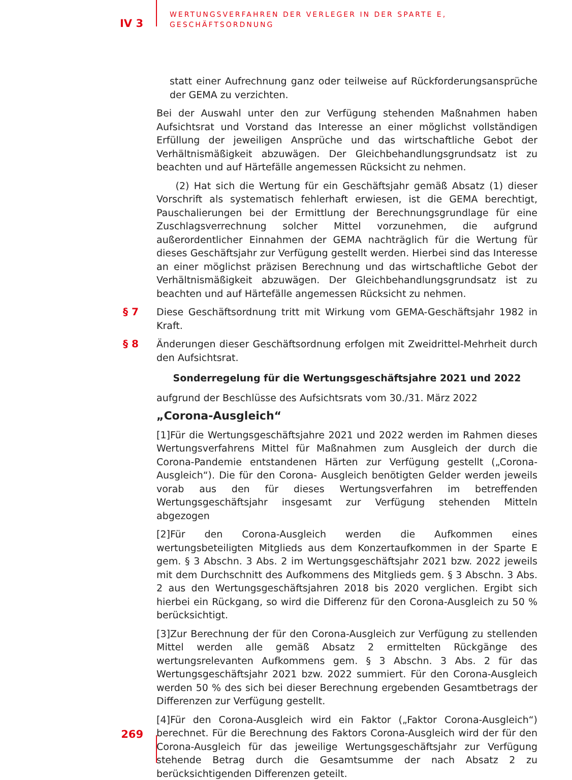IV 3
WERTUNGSVERFAHREN DER VERLEGER IN DER SPARTE E,
GESCHÄFTSORDNUNG
statt einer Aufrechnung ganz oder teilweise auf Rückforderungsansprüche der GEMA zu verzichten.
Bei der Auswahl unter den zur Verfügung stehenden Maßnahmen haben Aufsichtsrat und Vorstand das Interesse an einer möglichst vollständigen Erfüllung der jeweiligen Ansprüche und das wirtschaftliche Gebot der Verhältnismäßigkeit abzuwägen. Der Gleichbehandlungsgrundsatz ist zu beachten und auf Härtefälle angemessen Rücksicht zu nehmen.
(2) Hat sich die Wertung für ein Geschäftsjahr gemäß Absatz (1) dieser Vorschrift als systematisch fehlerhaft erwiesen, ist die GEMA berechtigt, Pauschalierungen bei der Ermittlung der Berechnungsgrundlage für eine Zuschlagsverrechnung solcher Mittel vorzunehmen, die aufgrund außerordentlicher Einnahmen der GEMA nachträglich für die Wertung für dieses Geschäftsjahr zur Verfügung gestellt werden. Hierbei sind das Interesse an einer möglichst präzisen Berechnung und das wirtschaftliche Gebot der Verhältnismäßigkeit abzuwägen. Der Gleichbehandlungsgrundsatz ist zu beachten und auf Härtefälle angemessen Rücksicht zu nehmen.
§ 7 Diese Geschäftsordnung tritt mit Wirkung vom GEMA-Geschäftsjahr 1982 in Kraft.
§ 8 Änderungen dieser Geschäftsordnung erfolgen mit Zweidrittel-Mehrheit durch den Aufsichtsrat.
Sonderregelung für die Wertungsgeschäftsjahre 2021 und 2022
aufgrund der Beschlüsse des Aufsichtsrats vom 30./31. März 2022
„Corona-Ausgleich“
[1]Für die Wertungsgeschäftsjahre 2021 und 2022 werden im Rahmen dieses Wertungsverfahrens Mittel für Maßnahmen zum Ausgleich der durch die Corona-Pandemie entstandenen Härten zur Verfügung gestellt („Corona-Ausgleich“). Die für den Corona- Ausgleich benötigten Gelder werden jeweils vorab aus den für dieses Wertungsverfahren im betreffenden Wertungsgeschäftsjahr insgesamt zur Verfügung stehenden Mitteln abgezogen
[2]Für den Corona-Ausgleich werden die Aufkommen eines wertungsbeteiligten Mitglieds aus dem Konzertaufkommen in der Sparte E gem. § 3 Abschn. 3 Abs. 2 im Wertungsgeschäftsjahr 2021 bzw. 2022 jeweils mit dem Durchschnitt des Aufkommens des Mitglieds gem. § 3 Abschn. 3 Abs. 2 aus den Wertungsgeschäftsjahren 2018 bis 2020 verglichen. Ergibt sich hierbei ein Rückgang, so wird die Differenz für den Corona-Ausgleich zu 50 % berücksichtigt.
[3]Zur Berechnung der für den Corona-Ausgleich zur Verfügung zu stellenden Mittel werden alle gemäß Absatz 2 ermittelten Rückgänge des wertungsrelevanten Aufkommens gem. § 3 Abschn. 3 Abs. 2 für das Wertungsgeschäftsjahr 2021 bzw. 2022 summiert. Für den Corona-Ausgleich werden 50 % des sich bei dieser Berechnung ergebenden Gesamtbetrags der Differenzen zur Verfügung gestellt.
[4]Für den Corona-Ausgleich wird ein Faktor („Faktor Corona-Ausgleich“) berechnet. Für die Berechnung des Faktors Corona-Ausgleich wird der für den Corona-Ausgleich für das jeweilige Wertungsgeschäftsjahr zur Verfügung stehende Betrag durch die Gesamtsumme der nach Absatz 2 zu berücksichtigenden Differenzen geteilt.
269